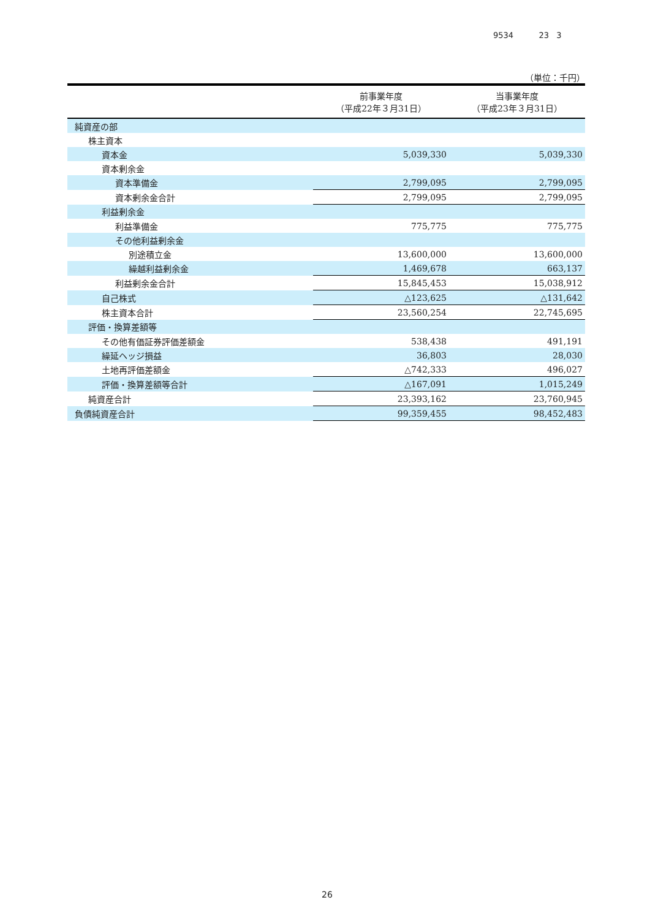9534 23 3
（単位：千円）
| | 前事業年度 （平成22年３月31日） | 当事業年度 （平成23年３月31日） |
| --- | --- | --- |
| 純資産の部 | | |
| 株主資本 | | |
| 資本金 | 5,039,330 | 5,039,330 |
| 資本剰余金 | | |
| 資本準備金 | 2,799,095 | 2,799,095 |
| 資本剰余金合計 | 2,799,095 | 2,799,095 |
| 利益剰余金 | | |
| 利益準備金 | 775,775 | 775,775 |
| その他利益剰余金 | | |
| 別途積立金 | 13,600,000 | 13,600,000 |
| 繰越利益剰余金 | 1,469,678 | 663,137 |
| 利益剰余金合計 | 15,845,453 | 15,038,912 |
| 自己株式 | △123,625 | △131,642 |
| 株主資本合計 | 23,560,254 | 22,745,695 |
| 評価・換算差額等 | | |
| その他有価証券評価差額金 | 538,438 | 491,191 |
| 繰延ヘッジ損益 | 36,803 | 28,030 |
| 土地再評価差額金 | △742,333 | 496,027 |
| 評価・換算差額等合計 | △167,091 | 1,015,249 |
| 純資産合計 | 23,393,162 | 23,760,945 |
| 負債純資産合計 | 99,359,455 | 98,452,483 |
26